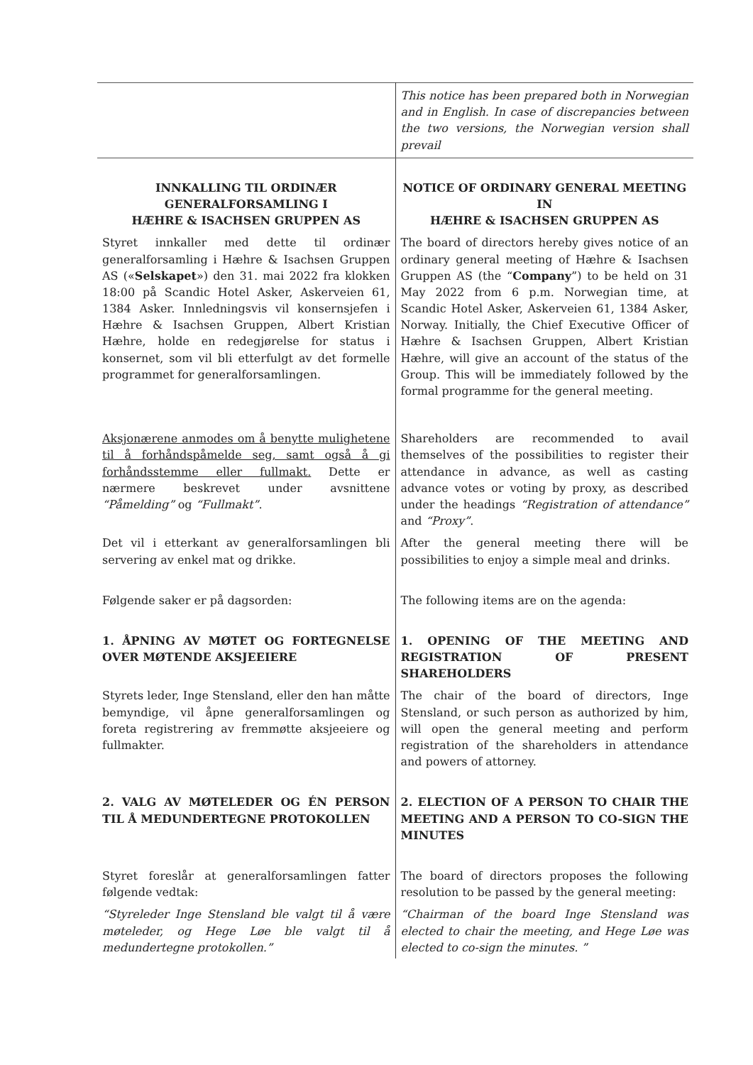| | This notice has been prepared both in Norwegian and in English. In case of discrepancies between the two versions, the Norwegian version shall prevail |
| INNKALLING TIL ORDINÆR GENERALFORSAMLING I HÆHRE & ISACHSEN GRUPPEN AS | NOTICE OF ORDINARY GENERAL MEETING IN HÆHRE & ISACHSEN GRUPPEN AS |
| Styret innkaller med dette til ordinær generalforsamling i Hæhre & Isachsen Gruppen AS (« Selskapet ») den 31. mai 2022 fra klokken 18:00 på Scandic Hotel Asker, Askerveien 61, 1384 Asker. Innledningsvis vil konsernsjefen i Hæhre & Isachsen Gruppen, Albert Kristian Hæhre, holde en redegjørelse for status i konsernet, som vil bli etterfulgt av det formelle programmet for generalforsamlingen. | The board of directors hereby gives notice of an ordinary general meeting of Hæhre & Isachsen Gruppen AS (the “ Company ”) to be held on 31 May 2022 from 6 p.m. Norwegian time, at Scandic Hotel Asker, Askerveien 61, 1384 Asker, Norway. Initially, the Chief Executive Officer of Hæhre & Isachsen Gruppen, Albert Kristian Hæhre, will give an account of the status of the Group. This will be immediately followed by the formal programme for the general meeting. |
| Aksjonærene anmodes om å benytte mulighetene til å forhåndspåmelde seg, samt også å gi forhåndsstemme eller fullmakt. Dette er nærmere beskrevet under avsnittene “Påmelding” og “Fullmakt” . | Shareholders are recommended to avail themselves of the possibilities to register their attendance in advance, as well as casting advance votes or voting by proxy, as described under the headings “Registration of attendance” and “Proxy” . |
| Det vil i etterkant av generalforsamlingen bli servering av enkel mat og drikke. | After the general meeting there will be possibilities to enjoy a simple meal and drinks. |
| Følgende saker er på dagsorden: | The following items are on the agenda: |
| 1. ÅPNING AV MØTET OG FORTEGNELSE OVER MØTENDE AKSJEEIERE | 1. OPENING OF THE MEETING AND REGISTRATION OF PRESENT SHAREHOLDERS |
| Styrets leder, Inge Stensland, eller den han måtte bemyndige, vil åpne generalforsamlingen og foreta registrering av fremmøtte aksjeeiere og fullmakter. | The chair of the board of directors, Inge Stensland, or such person as authorized by him, will open the general meeting and perform registration of the shareholders in attendance and powers of attorney. |
| 2. VALG AV MØTELEDER OG ÉN PERSON TIL Å MEDUNDERTEGNE PROTOKOLLEN | 2. ELECTION OF A PERSON TO CHAIR THE MEETING AND A PERSON TO CO-SIGN THE MINUTES |
| Styret foreslår at generalforsamlingen fatter følgende vedtak: | The board of directors proposes the following resolution to be passed by the general meeting: |
| “Styreleder Inge Stensland ble valgt til å være møteleder, og Hege Løe ble valgt til å medundertegne protokollen.” | “Chairman of the board Inge Stensland was elected to chair the meeting, and Hege Løe was elected to co-sign the minutes. ” |